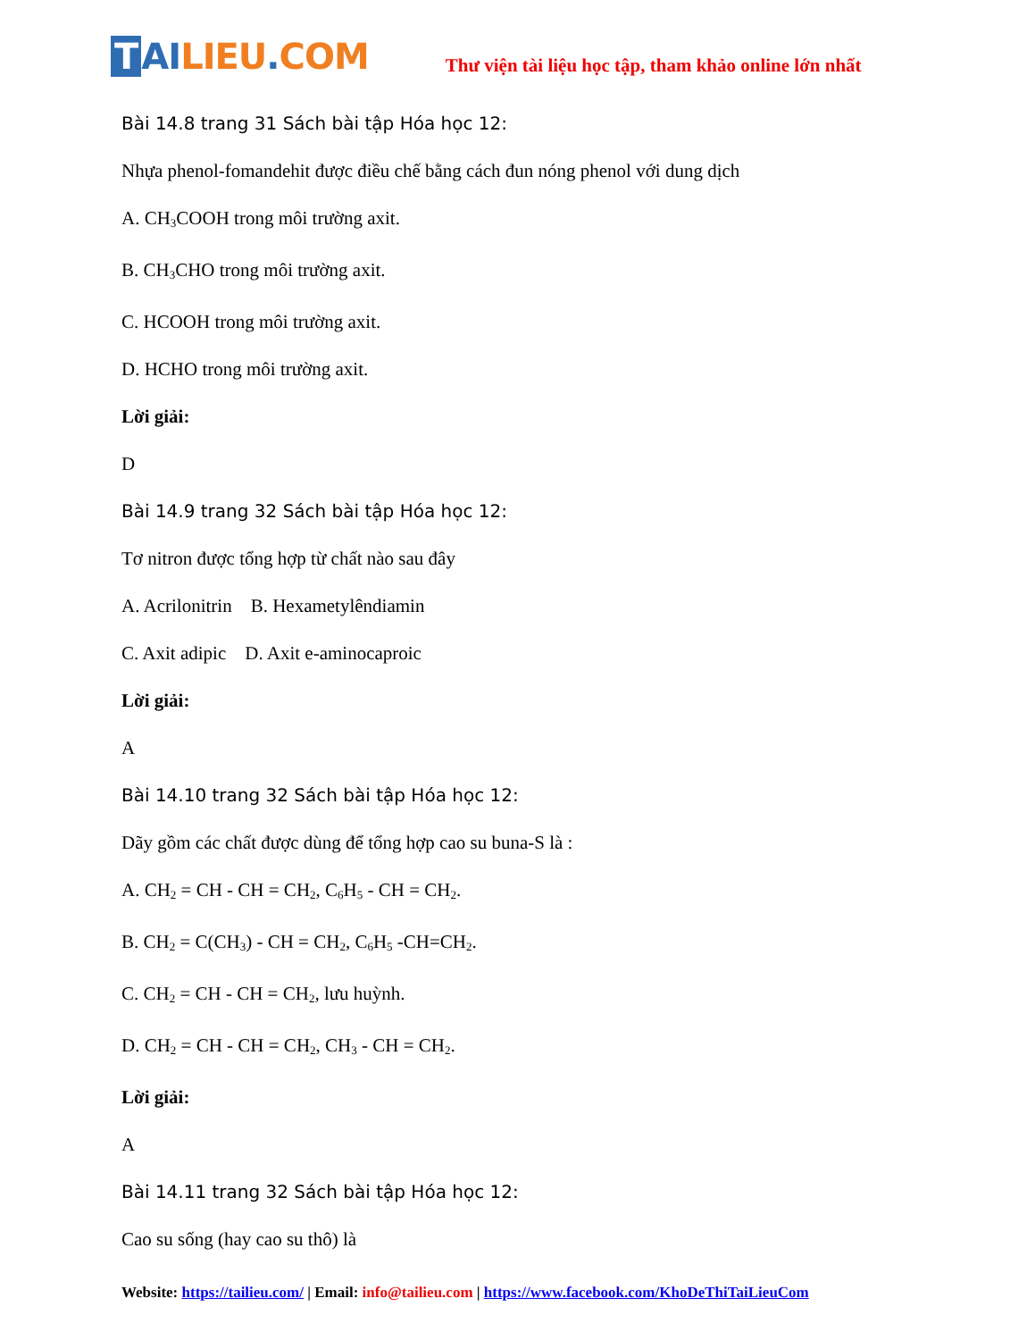T AI LIEU. COM
Thư viện tài liệu học tập, tham khảo online lớn nhất
Bài 14.8 trang 31 Sách bài tập Hóa học 12:
Nhựa phenol-fomandehit được điều chế bằng cách đun nóng phenol với dung dịch
A. CH<sub>3</sub>COOH trong môi trường axit.
B. CH<sub>3</sub>CHO trong môi trường axit.
C. HCOOH trong môi trường axit.
D. HCHO trong môi trường axit.
Lời giải:
D
Bài 14.9 trang 32 Sách bài tập Hóa học 12:
Tơ nitron được tổng hợp từ chất nào sau đây
A. Acrilonitrin B. Hexametylêndiamin
C. Axit adipic D. Axit e-aminocaproic
Lời giải:
A
Bài 14.10 trang 32 Sách bài tập Hóa học 12:
Dãy gồm các chất được dùng để tổng hợp cao su buna-S là :
A. CH<sub>2</sub> = CH - CH = CH<sub>2</sub>, C<sub>6</sub>H<sub>5</sub> - CH = CH<sub>2</sub>.
B. CH<sub>2</sub> = C(CH<sub>3</sub>) - CH = CH<sub>2</sub>, C<sub>6</sub>H<sub>5</sub> -CH=CH<sub>2</sub>.
C. CH<sub>2</sub> = CH - CH = CH<sub>2</sub>, lưu huỳnh.
D. CH<sub>2</sub> = CH - CH = CH<sub>2</sub>, CH<sub>3</sub> - CH = CH<sub>2</sub>.
Lời giải:
A
Bài 14.11 trang 32 Sách bài tập Hóa học 12:
Cao su sống (hay cao su thô) là
Website: https://tailieu.com/ | Email: info@tailieu.com | https://www.facebook.com/KhoDeThiTaiLieuCom